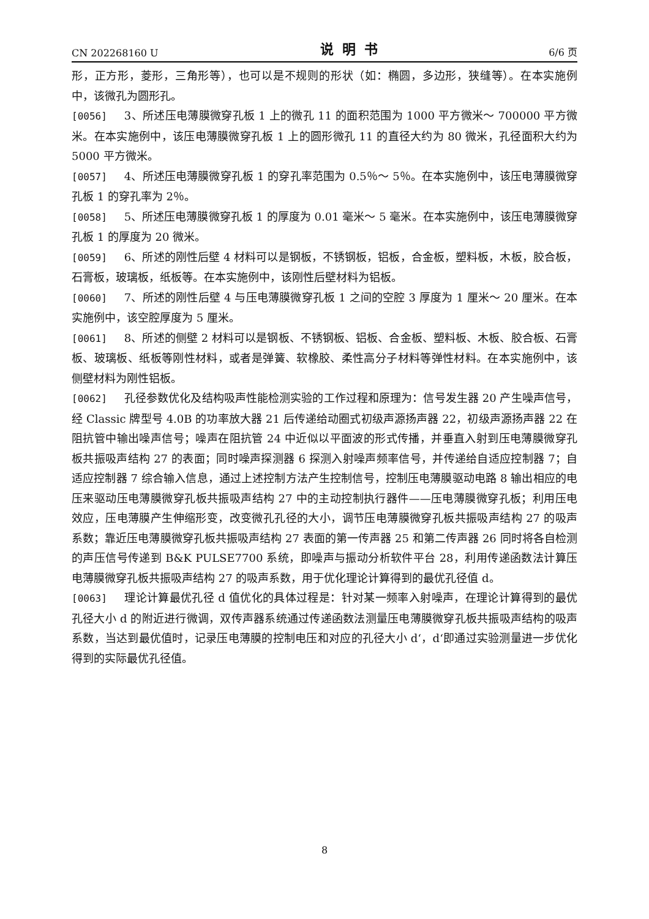CN 202268160 U 说明书 6/6 页
形，正方形，菱形，三角形等），也可以是不规则的形状（如：椭圆，多边形，狭缝等）。在本实施例中，该微孔为圆形孔。
[0056] 3、所述压电薄膜微穿孔板 1 上的微孔 11 的面积范围为 1000 平方微米～ 700000 平方微米。在本实施例中，该压电薄膜微穿孔板 1 上的圆形微孔 11 的直径大约为 80 微米，孔径面积大约为 5000 平方微米。
[0057] 4、所述压电薄膜微穿孔板 1 的穿孔率范围为 0.5％～ 5％。在本实施例中，该压电薄膜微穿孔板 1 的穿孔率为 2％。
[0058] 5、所述压电薄膜微穿孔板 1 的厚度为 0.01 毫米～ 5 毫米。在本实施例中，该压电薄膜微穿孔板 1 的厚度为 20 微米。
[0059] 6、所述的刚性后壁 4 材料可以是钢板，不锈钢板，铝板，合金板，塑料板，木板，胶合板，石膏板，玻璃板，纸板等。在本实施例中，该刚性后壁材料为铝板。
[0060] 7、所述的刚性后壁 4 与压电薄膜微穿孔板 1 之间的空腔 3 厚度为 1 厘米～ 20 厘米。在本实施例中，该空腔厚度为 5 厘米。
[0061] 8、所述的侧壁 2 材料可以是钢板、不锈钢板、铝板、合金板、塑料板、木板、胶合板、石膏板、玻璃板、纸板等刚性材料，或者是弹簧、软橡胶、柔性高分子材料等弹性材料。在本实施例中，该侧壁材料为刚性铝板。
[0062] 孔径参数优化及结构吸声性能检测实验的工作过程和原理为：信号发生器 20 产生噪声信号，经 Classic 牌型号 4.0B 的功率放大器 21 后传递给动圈式初级声源扬声器 22，初级声源扬声器 22 在阻抗管中输出噪声信号；噪声在阻抗管 24 中近似以平面波的形式传播，并垂直入射到压电薄膜微穿孔板共振吸声结构 27 的表面；同时噪声探测器 6 探测入射噪声频率信号，并传递给自适应控制器 7；自适应控制器 7 综合输入信息，通过上述控制方法产生控制信号，控制压电薄膜驱动电路 8 输出相应的电压来驱动压电薄膜微穿孔板共振吸声结构 27 中的主动控制执行器件——压电薄膜微穿孔板；利用压电效应，压电薄膜产生伸缩形变，改变微孔孔径的大小，调节压电薄膜微穿孔板共振吸声结构 27 的吸声系数；靠近压电薄膜微穿孔板共振吸声结构 27 表面的第一传声器 25 和第二传声器 26 同时将各自检测的声压信号传递到 B&K PULSE7700 系统，即噪声与振动分析软件平台 28，利用传递函数法计算压电薄膜微穿孔板共振吸声结构 27 的吸声系数，用于优化理论计算得到的最优孔径值 d。
[0063] 理论计算最优孔径 d 值优化的具体过程是：针对某一频率入射噪声，在理论计算得到的最优孔径大小 d 的附近进行微调，双传声器系统通过传递函数法测量压电薄膜微穿孔板共振吸声结构的吸声系数，当达到最优值时，记录压电薄膜的控制电压和对应的孔径大小 d‘，d‘即通过实验测量进一步优化得到的实际最优孔径值。
8